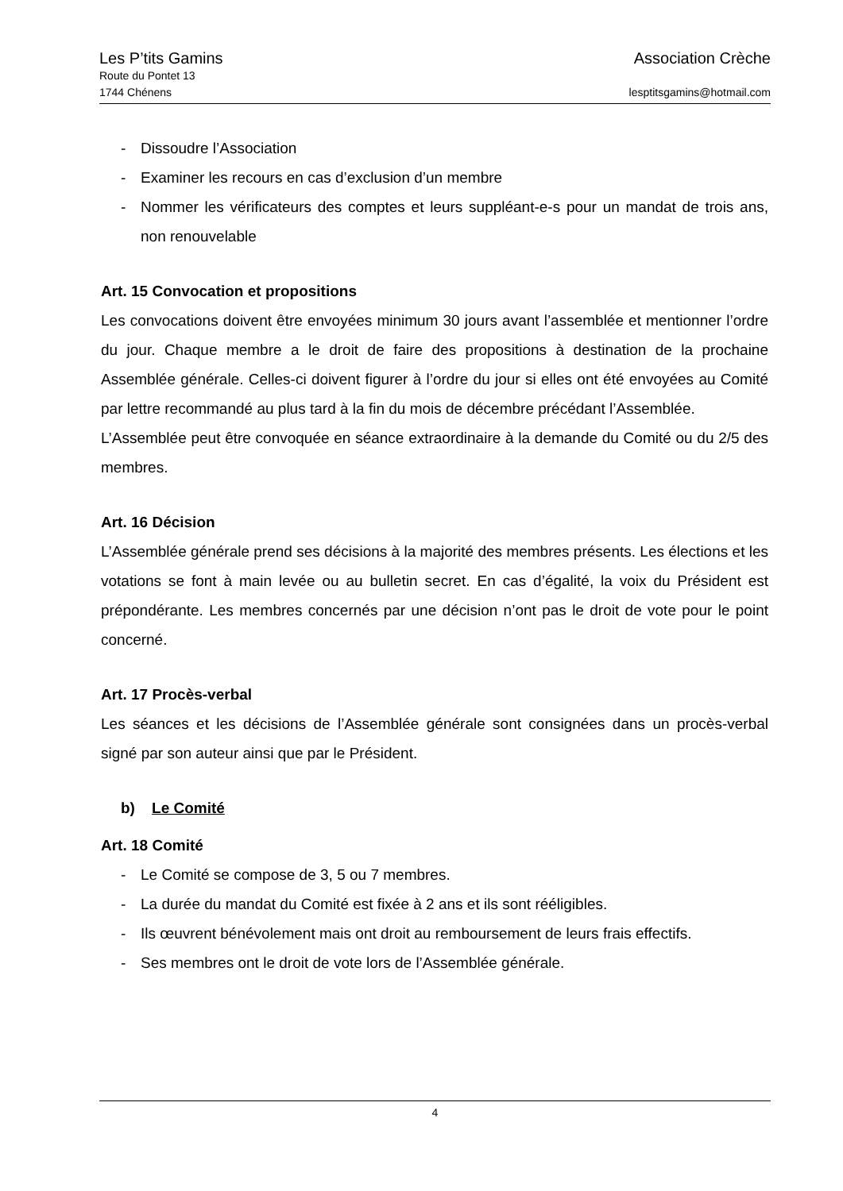Les P’tits Gamins Association Crèche
Route du Pontet 13
1744 Chénens lesptitsgamins@hotmail.com
- Dissoudre l’Association
- Examiner les recours en cas d’exclusion d’un membre
- Nommer les vérificateurs des comptes et leurs suppléant-e-s pour un mandat de trois ans, non renouvelable
Art. 15 Convocation et propositions
Les convocations doivent être envoyées minimum 30 jours avant l’assemblée et mentionner l’ordre du jour. Chaque membre a le droit de faire des propositions à destination de la prochaine Assemblée générale. Celles-ci doivent figurer à l’ordre du jour si elles ont été envoyées au Comité par lettre recommandé au plus tard à la fin du mois de décembre précédant l’Assemblée.
L’Assemblée peut être convoquée en séance extraordinaire à la demande du Comité ou du 2/5 des membres.
Art. 16 Décision
L’Assemblée générale prend ses décisions à la majorité des membres présents. Les élections et les votations se font à main levée ou au bulletin secret. En cas d’égalité, la voix du Président est prépondérante. Les membres concernés par une décision n’ont pas le droit de vote pour le point concerné.
Art. 17 Procès-verbal
Les séances et les décisions de l’Assemblée générale sont consignées dans un procès-verbal signé par son auteur ainsi que par le Président.
b) Le Comité
Art. 18 Comité
- Le Comité se compose de 3, 5 ou 7 membres.
- La durée du mandat du Comité est fixée à 2 ans et ils sont rééligibles.
- Ils œuvrent bénévolement mais ont droit au remboursement de leurs frais effectifs.
- Ses membres ont le droit de vote lors de l’Assemblée générale.
4